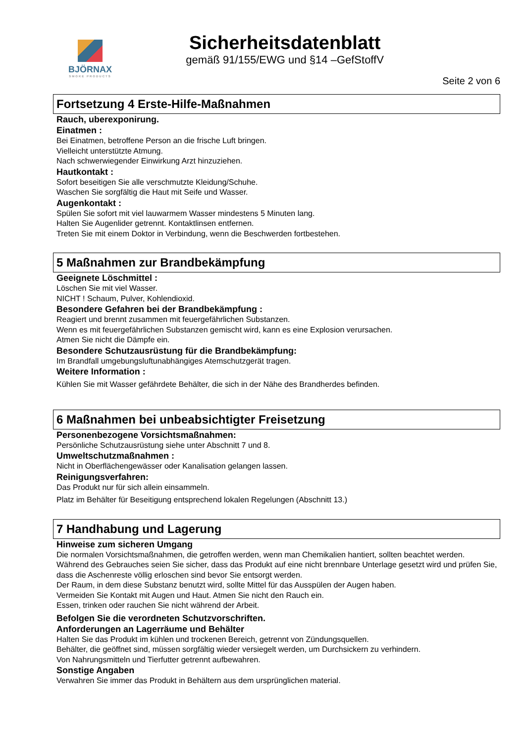BJÖRNAX
SMOKE PRODUCTS
Sicherheitsdatenblatt
gemäß 91/155/EWG und §14 –GefStoffV
Seite 2 von 6
Fortsetzung 4 Erste-Hilfe-Maßnahmen
Rauch, uberexponirung.
Einatmen :
Bei Einatmen, betroffene Person an die frische Luft bringen.
Vielleicht unterstützte Atmung.
Nach schwerwiegender Einwirkung Arzt hinzuziehen.
Hautkontakt :
Sofort beseitigen Sie alle verschmutzte Kleidung/Schuhe.
Waschen Sie sorgfältig die Haut mit Seife und Wasser.
Augenkontakt :
Spülen Sie sofort mit viel lauwarmem Wasser mindestens 5 Minuten lang.
Halten Sie Augenlider getrennt. Kontaktlinsen entfernen.
Treten Sie mit einem Doktor in Verbindung, wenn die Beschwerden fortbestehen.
5 Maßnahmen zur Brandbekämpfung
Geeignete Löschmittel :
Löschen Sie mit viel Wasser.
NICHT ! Schaum, Pulver, Kohlendioxid.
Besondere Gefahren bei der Brandbekämpfung :
Reagiert und brennt zusammen mit feuergefährlichen Substanzen.
Wenn es mit feuergefährlichen Substanzen gemischt wird, kann es eine Explosion verursachen.
Atmen Sie nicht die Dämpfe ein.
Besondere Schutzausrüstung für die Brandbekämpfung:
Im Brandfall umgebungsluftunabhängiges Atemschutzgerät tragen.
Weitere Information :
Kühlen Sie mit Wasser gefährdete Behälter, die sich in der Nähe des Brandherdes befinden.
6 Maßnahmen bei unbeabsichtigter Freisetzung
Personenbezogene Vorsichtsmaßnahmen:
Persönliche Schutzausrüstung siehe unter Abschnitt 7 und 8.
Umweltschutzmaßnahmen :
Nicht in Oberflächengewässer oder Kanalisation gelangen lassen.
Reinigungsverfahren:
Das Produkt nur für sich allein einsammeln.
Platz im Behälter für Beseitigung entsprechend lokalen Regelungen (Abschnitt 13.)
7 Handhabung und Lagerung
Hinweise zum sicheren Umgang
Die normalen Vorsichtsmaßnahmen, die getroffen werden, wenn man Chemikalien hantiert, sollten beachtet werden.
Während des Gebrauches seien Sie sicher, dass das Produkt auf eine nicht brennbare Unterlage gesetzt wird und prüfen Sie, dass die Aschenreste völlig erloschen sind bevor Sie entsorgt werden.
Der Raum, in dem diese Substanz benutzt wird, sollte Mittel für das Ausspülen der Augen haben.
Vermeiden Sie Kontakt mit Augen und Haut. Atmen Sie nicht den Rauch ein.
Essen, trinken oder rauchen Sie nicht während der Arbeit.
Befolgen Sie die verordneten Schutzvorschriften.
Anforderungen an Lagerräume und Behälter
Halten Sie das Produkt im kühlen und trockenen Bereich, getrennt von Zündungsquellen.
Behälter, die geöffnet sind, müssen sorgfältig wieder versiegelt werden, um Durchsickern zu verhindern.
Von Nahrungsmitteln und Tierfutter getrennt aufbewahren.
Sonstige Angaben
Verwahren Sie immer das Produkt in Behältern aus dem ursprünglichen material.